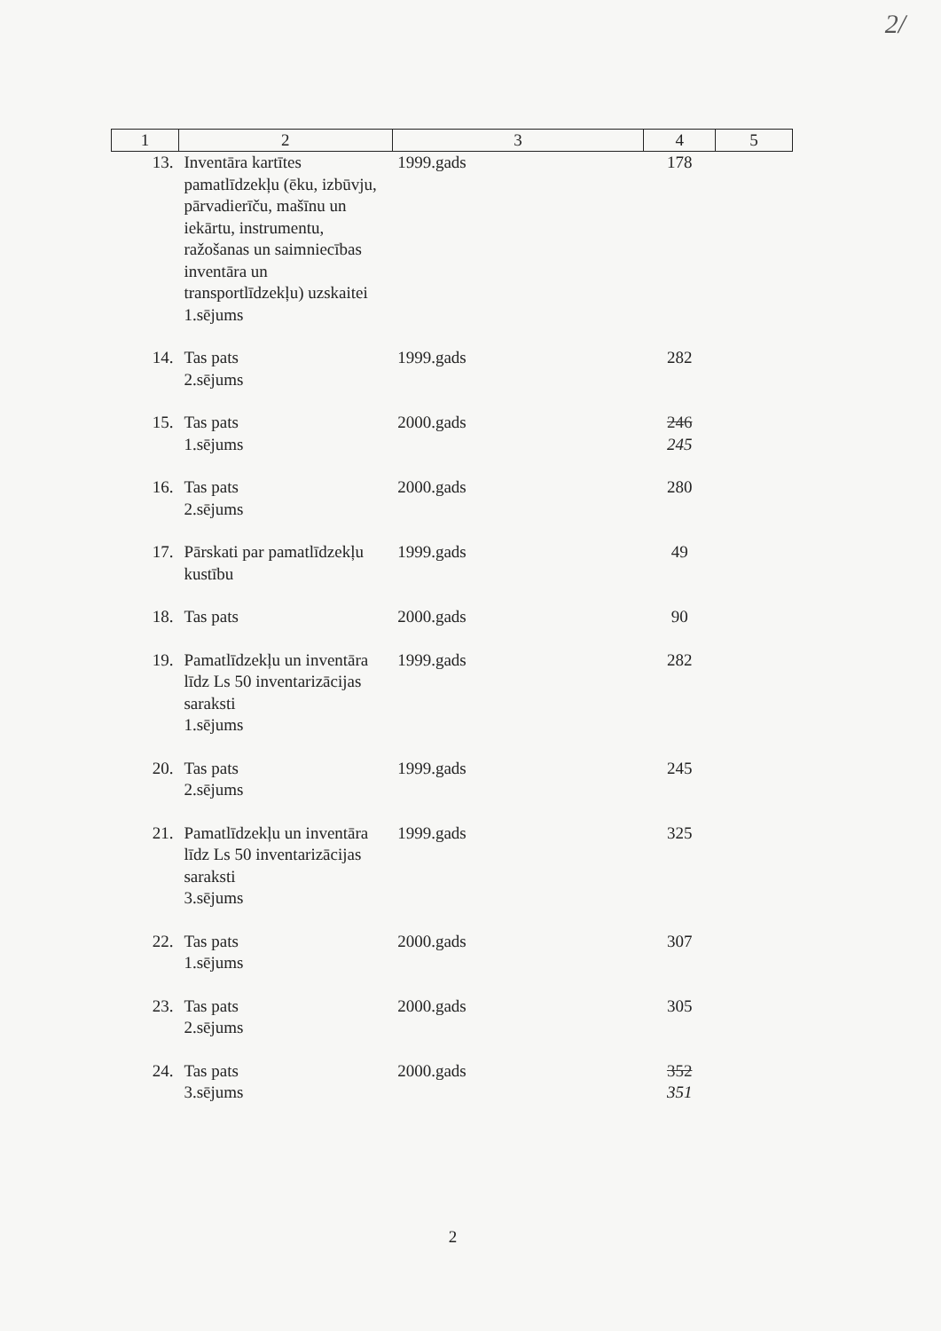2/
| 1 | 2 | 3 | 4 | 5 |
| --- | --- | --- | --- | --- |
| 13. | Inventāra kartītes pamatlīdzekļu (ēku, izbūvju, pārvadierīču, mašīnu un iekārtu, instrumentu, ražošanas un saimniecības inventāra un transportlīdzekļu) uzskaitei 1.sējums | 1999.gads | 178 | |
| 14. | Tas pats 2.sējums | 1999.gads | 282 | |
| 15. | Tas pats 1.sējums | 2000.gads | 246 245 | |
| 16. | Tas pats 2.sējums | 2000.gads | 280 | |
| 17. | Pārskati par pamatlīdzekļu kustību | 1999.gads | 49 | |
| 18. | Tas pats | 2000.gads | 90 | |
| 19. | Pamatlīdzekļu un inventāra līdz Ls 50 inventarizācijas saraksti 1.sējums | 1999.gads | 282 | |
| 20. | Tas pats 2.sējums | 1999.gads | 245 | |
| 21. | Pamatlīdzekļu un inventāra līdz Ls 50 inventarizācijas saraksti 3.sējums | 1999.gads | 325 | |
| 22. | Tas pats 1.sējums | 2000.gads | 307 | |
| 23. | Tas pats 2.sējums | 2000.gads | 305 | |
| 24. | Tas pats 3.sējums | 2000.gads | 352 351 | |
2